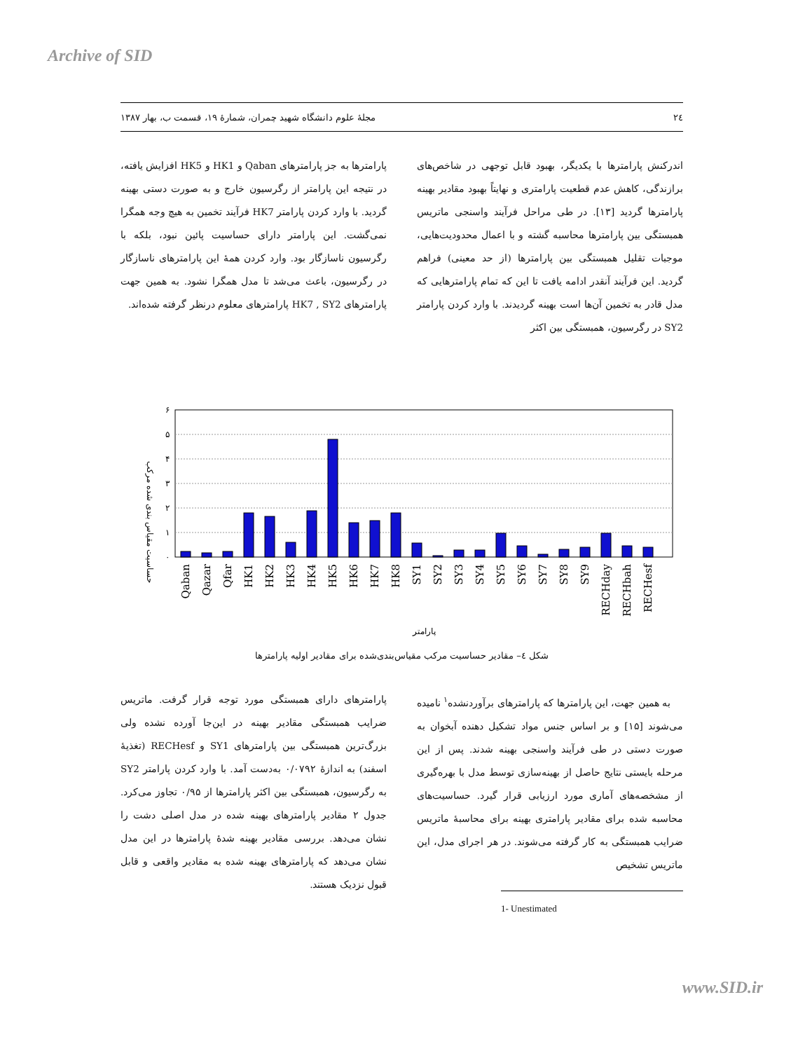Archive of SID
۲٤ مجلهٔ علوم دانشگاه شهید چمران، شمارهٔ ۱۹، قسمت ب، بهار ۱۳۸۷
اندرکنش پارامترها با یکدیگر، بهبود قابل توجهی در شاخص‌های برازندگی، کاهش عدم قطعیت پارامتری و نهایتاً بهبود مقادیر بهینه پارامترها گردید [۱۳]. در طی مراحل فرآیند واسنجی ماتریس همبستگی بین پارامترها محاسبه گشته و با اعمال محدودیت‌هایی، موجبات تقلیل همبستگی بین پارامترها (از حد معینی) فراهم گردید. این فرآیند آنقدر ادامه یافت تا این که تمام پارامترهایی که مدل قادر به تخمین آن‌ها است بهینه گردیدند. با وارد کردن پارامتر SY2 در رگرسیون، همبستگی بین اکثر
پارامترها به جز پارامترهای Qaban و HK1 و HK5 افزایش یافته، در نتیجه این پارامتر از رگرسیون خارج و به صورت دستی بهینه گردید. با وارد کردن پارامتر HK7 فرآیند تخمین به هیچ وجه همگرا نمی‌گشت. این پارامتر دارای حساسیت پائین نبود، بلکه با رگرسیون ناسازگار بود. وارد کردن همهٔ این پارامترهای ناسازگار در رگرسیون، باعث می‌شد تا مدل همگرا نشود. به همین جهت پارامترهای HK7 , SY2 پارامترهای معلوم درنظر گرفته شده‌اند.
حساسیت مقیاس بندی شده مرکب
۶
۵
۴
۳
۲
۱
۰
Qaban
Qazar
Qfar
HK1
HK2
HK3
HK4
HK5
HK6
HK7
HK8
SY1
SY2
SY3
SY4
SY5
SY6
SY7
SY8
SY9
RECHday
RECHbah
RECHesf
پارامتر
شکل ٤– مقادیر حساسیت مرکب مقیاس‌بندی‌شده برای مقادیر اولیه پارامترها
به همین جهت، این پارامترها که پارامترهای برآوردنشده<sup>۱</sup> نامیده می‌شوند [۱۵] و بر اساس جنس مواد تشکیل دهنده آبخوان به صورت دستی در طی فرآیند واسنجی بهینه شدند. پس از این مرحله بایستی نتایج حاصل از بهینه‌سازی توسط مدل با بهره‌گیری از مشخصه‌های آماری مورد ارزیابی قرار گیرد. حساسیت‌های محاسبه شده برای مقادیر پارامتری بهینه برای محاسبهٔ ماتریس ضرایب همبستگی به کار گرفته می‌شوند. در هر اجرای مدل، این ماتریس تشخیص
1- Unestimated
پارامترهای دارای همبستگی مورد توجه قرار گرفت. ماتریس ضرایب همبستگی مقادیر بهینه در این‌جا آورده نشده ولی بزرگ‌ترین همبستگی بین پارامترهای SY1 و RECHesf (تغذیهٔ اسفند) به اندازهٔ ۰/۰۷۹۲ به‌دست آمد. با وارد کردن پارامتر SY2 به رگرسیون، همبستگی بین اکثر پارامترها از ۰/۹۵ تجاوز می‌کرد. جدول ۲ مقادیر پارامترهای بهینه شده در مدل اصلی دشت را نشان می‌دهد. بررسی مقادیر بهینه شدهٔ پارامترها در این مدل نشان می‌دهد که پارامترهای بهینه شده به مقادیر واقعی و قابل قبول نزدیک هستند.
www.SID.ir